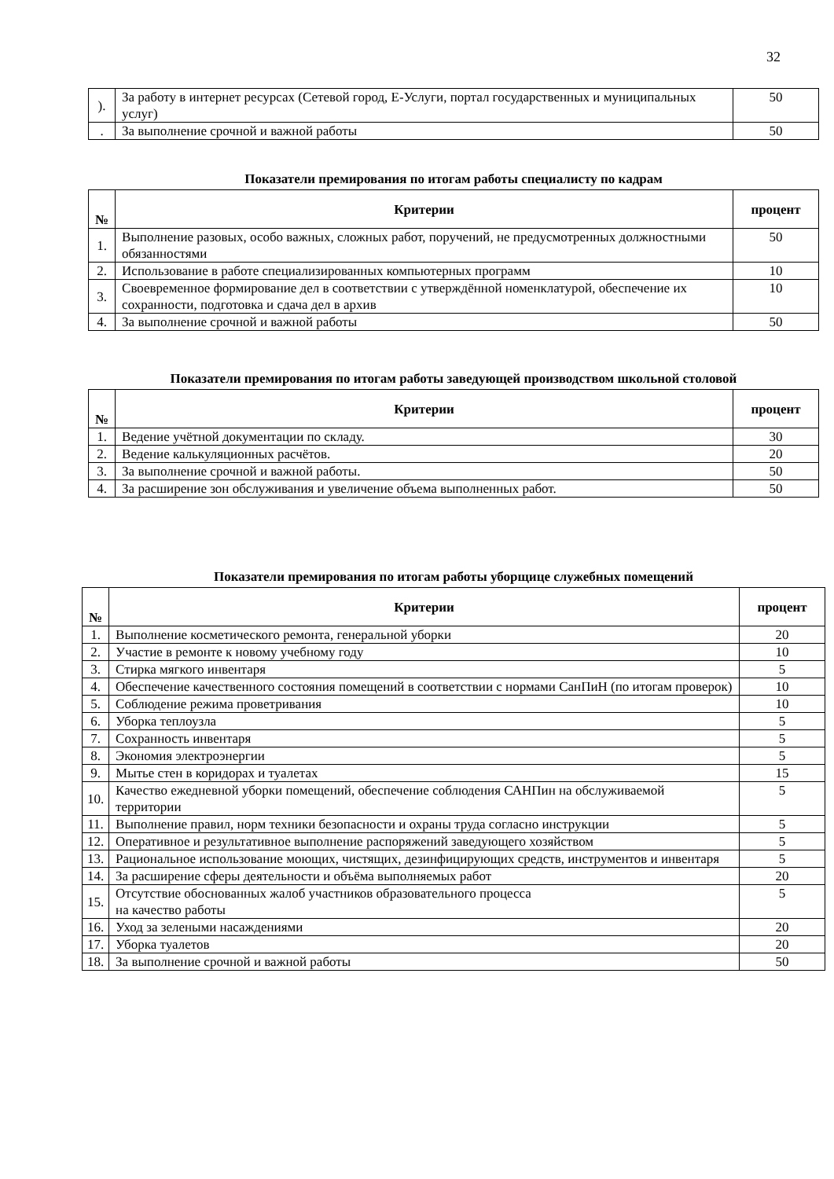32
| ). | За работу в интернет ресурсах (Сетевой город, Е-Услуги, портал государственных и муниципальных услуг) | 50 |
| . | За выполнение срочной и важной работы | 50 |
Показатели премирования по итогам работы специалисту по кадрам
| № | Критерии | процент |
| --- | --- | --- |
| 1. | Выполнение разовых, особо важных, сложных работ, поручений, не предусмотренных должностными обязанностями | 50 |
| 2. | Использование в работе специализированных компьютерных программ | 10 |
| 3. | Своевременное формирование дел в соответствии с утверждённой номенклатурой, обеспечение их сохранности, подготовка и сдача дел в архив | 10 |
| 4. | За выполнение срочной и важной работы | 50 |
Показатели премирования по итогам работы заведующей производством школьной столовой
| № | Критерии | процент |
| --- | --- | --- |
| 1. | Ведение учётной документации по складу. | 30 |
| 2. | Ведение калькуляционных расчётов. | 20 |
| 3. | За выполнение срочной и важной работы. | 50 |
| 4. | За расширение зон обслуживания и увеличение объема выполненных работ. | 50 |
Показатели премирования по итогам работы уборщице служебных помещений
| № | Критерии | процент |
| --- | --- | --- |
| 1. | Выполнение косметического ремонта, генеральной уборки | 20 |
| 2. | Участие в ремонте к новому учебному году | 10 |
| 3. | Стирка мягкого инвентаря | 5 |
| 4. | Обеспечение качественного состояния помещений в соответствии с нормами СанПиН (по итогам проверок) | 10 |
| 5. | Соблюдение режима проветривания | 10 |
| 6. | Уборка теплоузла | 5 |
| 7. | Сохранность инвентаря | 5 |
| 8. | Экономия электроэнергии | 5 |
| 9. | Мытье стен в коридорах и туалетах | 15 |
| 10. | Качество ежедневной уборки помещений, обеспечение соблюдения САНПин на обслуживаемой территории | 5 |
| 11. | Выполнение правил, норм техники безопасности и охраны труда согласно инструкции | 5 |
| 12. | Оперативное и результативное выполнение распоряжений заведующего хозяйством | 5 |
| 13. | Рациональное использование моющих, чистящих, дезинфицирующих средств, инструментов и инвентаря | 5 |
| 14. | За расширение сферы деятельности и объёма выполняемых работ | 20 |
| 15. | Отсутствие обоснованных жалоб участников образовательного процесса на качество работы | 5 |
| 16. | Уход за зелеными насаждениями | 20 |
| 17. | Уборка туалетов | 20 |
| 18. | За выполнение срочной и важной работы | 50 |